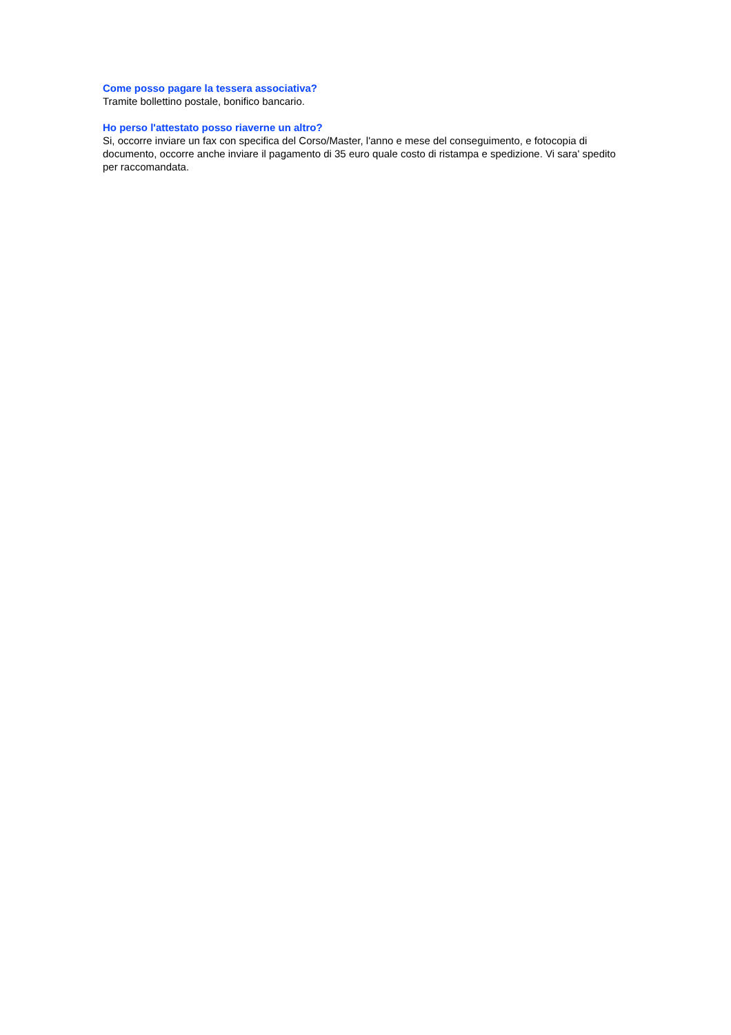Come posso pagare la tessera associativa?
Tramite bollettino postale, bonifico bancario.
Ho perso l'attestato posso riaverne un altro?
Si, occorre inviare un fax con specifica del Corso/Master, l'anno e mese del conseguimento, e fotocopia di documento, occorre anche inviare il pagamento di 35 euro quale costo di ristampa e spedizione. Vi sara' spedito per raccomandata.